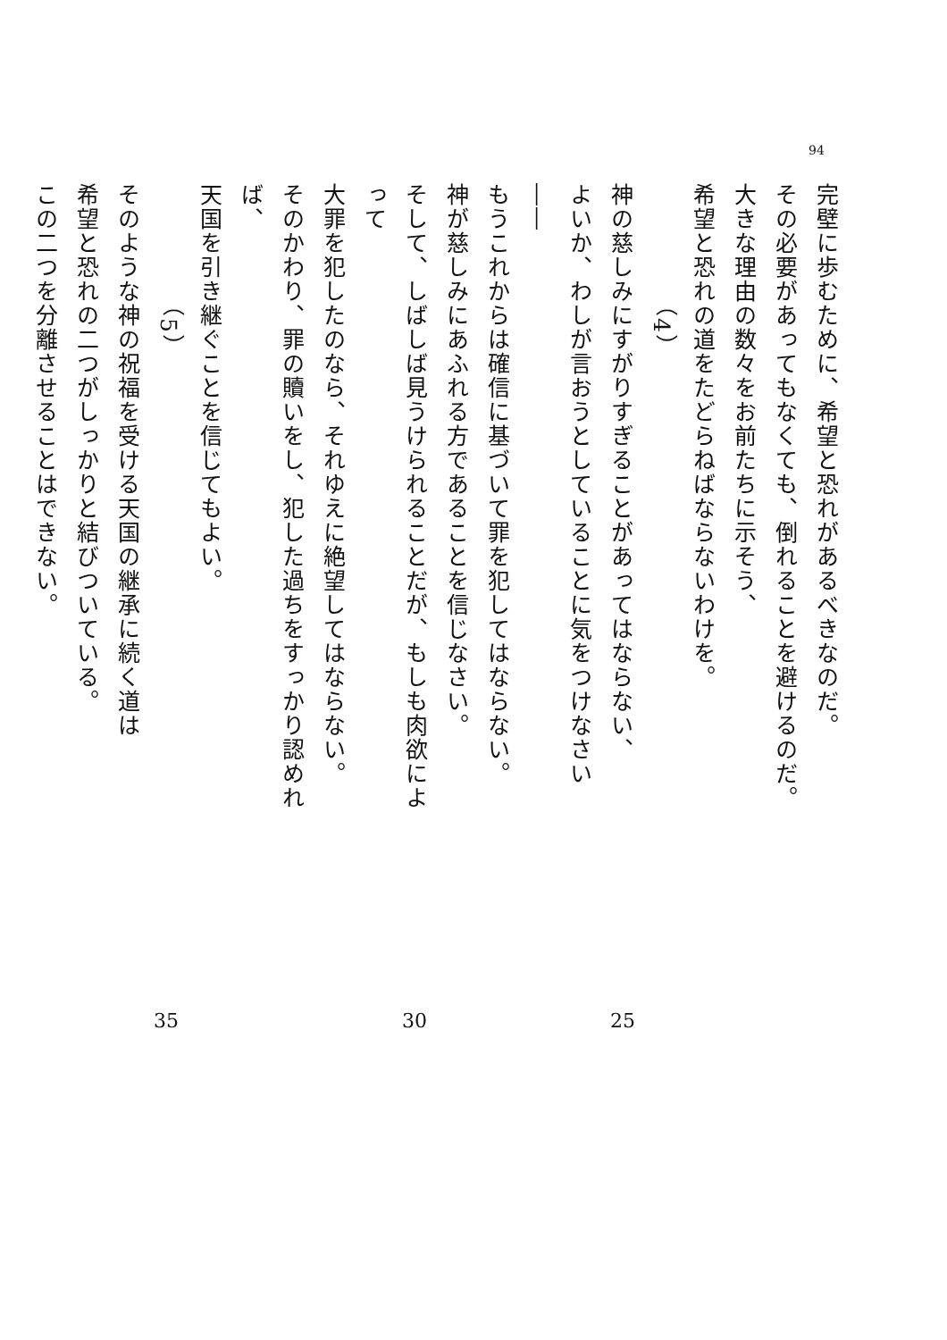94
完壁に歩むために、希望と恐れがあるべきなのだ。
その必要があってもなくても、倒れることを避けるのだ。
大きな理由の数々をお前たちに示そう、
希望と恐れの道をたどらねばならないわけを。
（4）
神の慈しみにすがりすぎることがあってはならない、
よいか、わしが言おうとしていることに気をつけなさい――
もうこれからは確信に基づいて罪を犯してはならない。
神が慈しみにあふれる方であることを信じなさい。
そして、しばしば見うけられることだが、もしも肉欲によって
大罪を犯したのなら、それゆえに絶望してはならない。
そのかわり、罪の贖いをし、犯した過ちをすっかり認めれば、
天国を引き継ぐことを信じてもよい。
（5）
そのような神の祝福を受ける天国の継承に続く道は
希望と恐れの二つがしっかりと結びついている。
この二つを分離させることはできない。
25 30 35